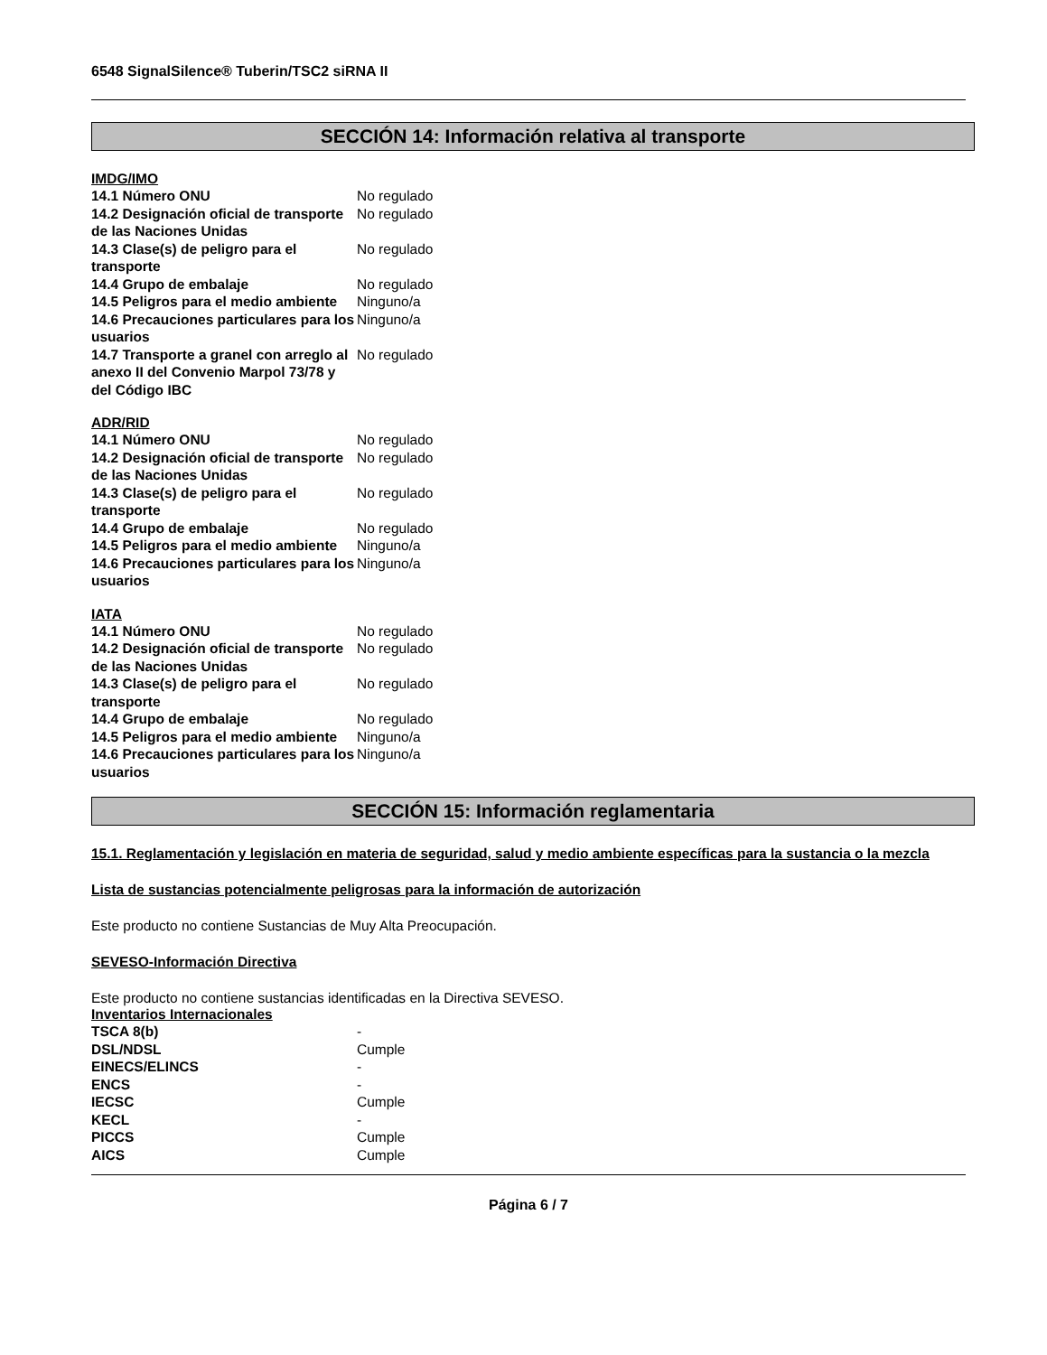6548 SignalSilence® Tuberin/TSC2 siRNA II
SECCIÓN 14: Información relativa al transporte
IMDG/IMO
| 14.1 Número ONU | No regulado |
| 14.2 Designación oficial de transporte de las Naciones Unidas | No regulado |
| 14.3 Clase(s) de peligro para el transporte | No regulado |
| 14.4 Grupo de embalaje | No regulado |
| 14.5 Peligros para el medio ambiente | Ninguno/a |
| 14.6 Precauciones particulares para los usuarios | Ninguno/a |
| 14.7 Transporte a granel con arreglo al anexo II del Convenio Marpol 73/78 y del Código IBC | No regulado |
ADR/RID
| 14.1 Número ONU | No regulado |
| 14.2 Designación oficial de transporte de las Naciones Unidas | No regulado |
| 14.3 Clase(s) de peligro para el transporte | No regulado |
| 14.4 Grupo de embalaje | No regulado |
| 14.5 Peligros para el medio ambiente | Ninguno/a |
| 14.6 Precauciones particulares para los usuarios | Ninguno/a |
IATA
| 14.1 Número ONU | No regulado |
| 14.2 Designación oficial de transporte de las Naciones Unidas | No regulado |
| 14.3 Clase(s) de peligro para el transporte | No regulado |
| 14.4 Grupo de embalaje | No regulado |
| 14.5 Peligros para el medio ambiente | Ninguno/a |
| 14.6 Precauciones particulares para los usuarios | Ninguno/a |
SECCIÓN 15: Información reglamentaria
15.1. Reglamentación y legislación en materia de seguridad, salud y medio ambiente específicas para la sustancia o la mezcla
Lista de sustancias potencialmente peligrosas para la información de autorización
Este producto no contiene Sustancias de Muy Alta Preocupación.
SEVESO-Información Directiva
Este producto no contiene sustancias identificadas en la Directiva SEVESO.
Inventarios Internacionales
| TSCA 8(b) | - |
| DSL/NDSL | Cumple |
| EINECS/ELINCS | - |
| ENCS | - |
| IECSC | Cumple |
| KECL | - |
| PICCS | Cumple |
| AICS | Cumple |
Página 6 / 7